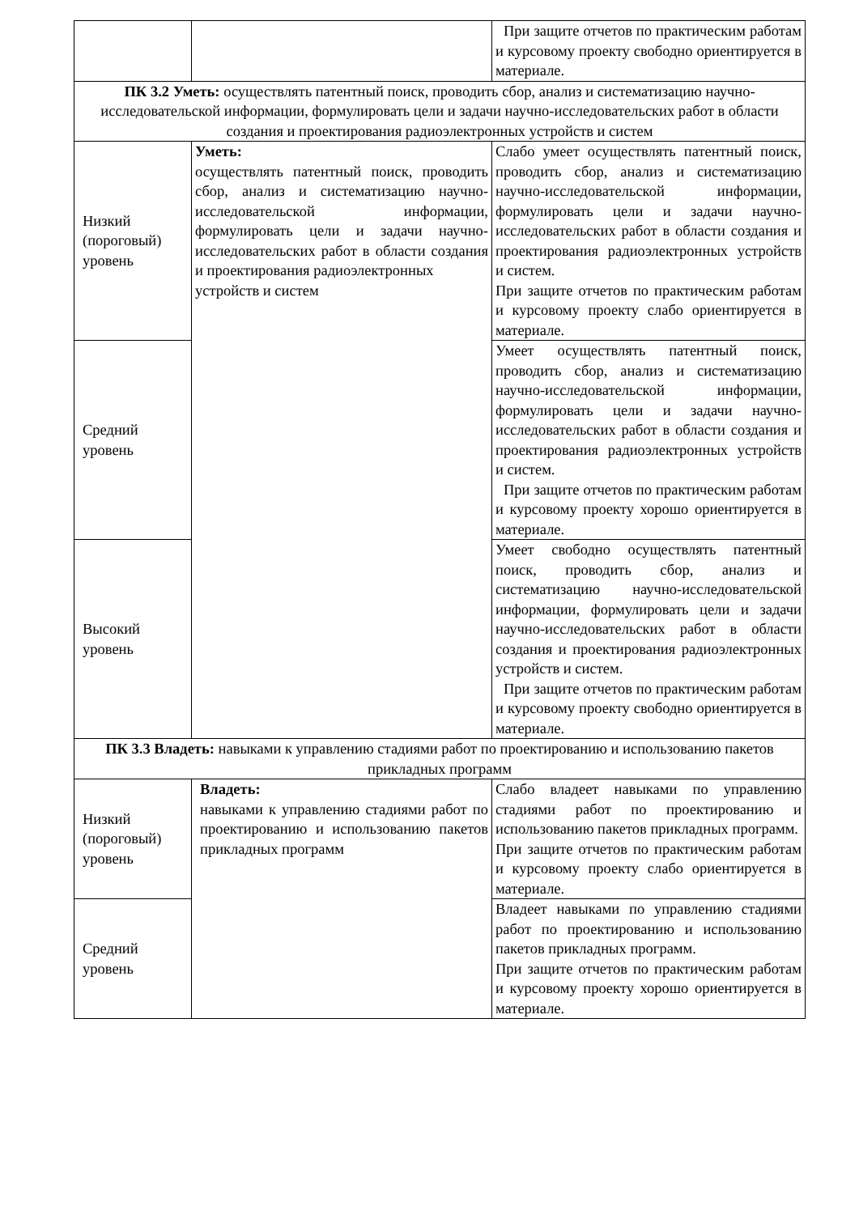| | | При защите отчетов по практическим работам и курсовому проекту свободно ориентируется в материале. |
| ПК 3.2 Уметь: осуществлять патентный поиск, проводить сбор, анализ и систематизацию научно-исследовательской информации, формулировать цели и задачи научно-исследовательских работ в области создания и проектирования радиоэлектронных устройств и систем | | |
| Низкий (пороговый) уровень | Уметь: осуществлять патентный поиск, проводить сбор, анализ и систематизацию научно-исследовательской информации, формулировать цели и задачи научно-исследовательских работ в области создания и проектирования радиоэлектронных устройств и систем | Слабо умеет осуществлять патентный поиск, проводить сбор, анализ и систематизацию научно-исследовательской информации, формулировать цели и задачи научно-исследовательских работ в области создания и проектирования радиоэлектронных устройств и систем. При защите отчетов по практическим работам и курсовому проекту слабо ориентируется в материале. |
| Средний уровень | | Умеет осуществлять патентный поиск, проводить сбор, анализ и систематизацию научно-исследовательской информации, формулировать цели и задачи научно-исследовательских работ в области создания и проектирования радиоэлектронных устройств и систем. При защите отчетов по практическим работам и курсовому проекту хорошо ориентируется в материале. |
| Высокий уровень | | Умеет свободно осуществлять патентный поиск, проводить сбор, анализ и систематизацию научно-исследовательской информации, формулировать цели и задачи научно-исследовательских работ в области создания и проектирования радиоэлектронных устройств и систем. При защите отчетов по практическим работам и курсовому проекту свободно ориентируется в материале. |
| ПК 3.3 Владеть: навыками к управлению стадиями работ по проектированию и использованию пакетов прикладных программ | | |
| Низкий (пороговый) уровень | Владеть: навыками к управлению стадиями работ по проектированию и использованию пакетов прикладных программ | Слабо владеет навыками по управлению стадиями работ по проектированию и использованию пакетов прикладных программ. При защите отчетов по практическим работам и курсовому проекту слабо ориентируется в материале. |
| Средний уровень | | Владеет навыками по управлению стадиями работ по проектированию и использованию пакетов прикладных программ. При защите отчетов по практическим работам и курсовому проекту хорошо ориентируется в материале. |